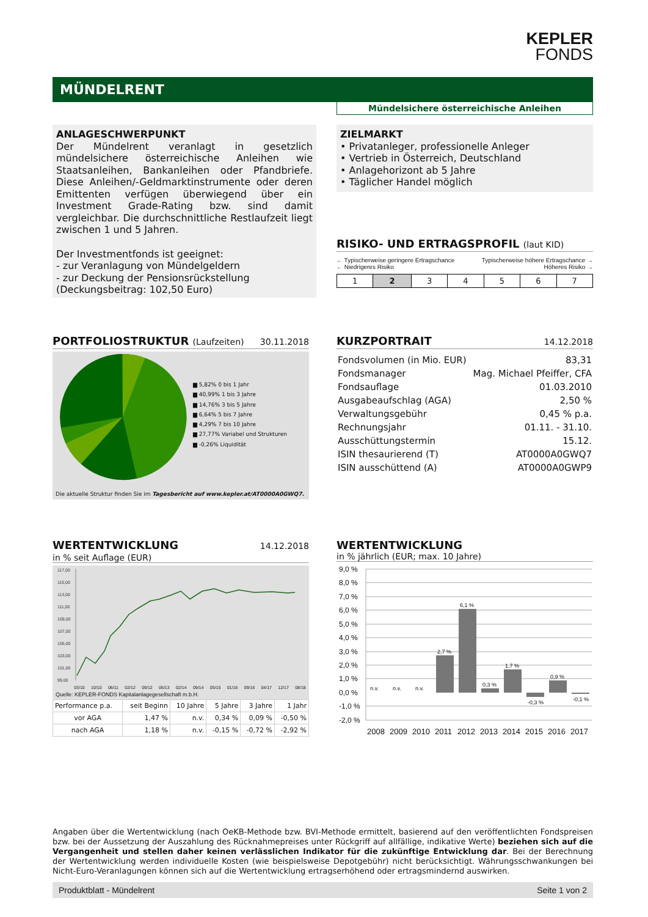KEPLER
FONDS
MÜNDELRENT
Mündelsichere österreichische Anleihen
ANLAGESCHWERPUNKT
Der Mündelrent veranlagt in gesetzlich mündelsichere österreichische Anleihen wie Staatsanleihen, Bankanleihen oder Pfandbriefe. Diese Anleihen/-Geldmarktinstrumente oder deren Emittenten verfügen überwiegend über ein Investment Grade-Rating bzw. sind damit vergleichbar. Die durchschnittliche Restlaufzeit liegt zwischen 1 und 5 Jahren.
Der Investmentfonds ist geeignet:
- zur Veranlagung von Mündelgeldern
- zur Deckung der Pensionsrückstellung
(Deckungsbeitrag: 102,50 Euro)
ZIELMARKT
• Privatanleger, professionelle Anleger
• Vertrieb in Österreich, Deutschland
• Anlagehorizont ab 5 Jahre
• Täglicher Handel möglich
RISIKO- UND ERTRAGSPROFIL (laut KID)
← Typischerweise geringere Ertragschance Typischerweise höhere Ertragschance →
← Niedrigeres Risiko Höheres Risiko →
| 1 | 2 | 3 | 4 | 5 | 6 | 7 |
PORTFOLIOSTRUKTUR (Laufzeiten) 30.11.2018
▆ 5,82% 0 bis 1 Jahr
▆ 40,99% 1 bis 3 Jahre
▆ 14,76% 3 bis 5 Jahre
▆ 6,64% 5 bis 7 Jahre
▆ 4,29% 7 bis 10 Jahre
▆ 27,77% Variabel und Strukturen
▆ -0,26% Liquidität
Die aktuelle Struktur finden Sie im Tagesbericht auf www.kepler.at/AT0000A0GWQ7.
KURZPORTRAIT
14.12.2018
| Fondsvolumen (in Mio. EUR) | 83,31 |
| Fondsmanager | Mag. Michael Pfeiffer, CFA |
| Fondsauflage | 01.03.2010 |
| Ausgabeaufschlag (AGA) | 2,50 % |
| Verwaltungsgebühr | 0,45 % p.a. |
| Rechnungsjahr | 01.11. - 31.10. |
| Ausschüttungstermin | 15.12. |
| ISIN thesaurierend (T) | AT0000A0GWQ7 |
| ISIN ausschüttend (A) | AT0000A0GWP9 |
WERTENTWICKLUNG
14.12.2018
in % seit Auflage (EUR)
117,00
115,00
113,00
111,00
109,00
107,00
105,00
103,00
101,00
99,00
03/10 10/10 06/11 02/12 09/12 06/13 02/14 09/14 05/15 01/16 09/16 04/17 12/17 08/18
Quelle: KEPLER-FONDS Kapitalanlagegesellschaft m.b.H.
| Performance p.a. | seit Beginn | 10 Jahre | 5 Jahre | 3 Jahre | 1 Jahr |
| --- | --- | --- | --- | --- | --- |
| vor AGA | 1,47 % | n.v. | 0,34 % | 0,09 % | -0,50 % |
| nach AGA | 1,18 % | n.v. | -0,15 % | -0,72 % | -2,92 % |
WERTENTWICKLUNG
in % jährlich (EUR; max. 10 Jahre)
9,0 %
8,0 %
7,0 %
6,0 %
5,0 %
4,0 %
3,0 %
2,0 %
1,0 %
0,0 %
-1,0 %
-2,0 %
n.v.
n.v.
n.v.
2,7 %
6,1 %
0,3 %
1,7 %
-0,3 %
0,9 %
-0,1 %
2008
2009
2010
2011
2012
2013
2014
2015
2016
2017
Angaben über die Wertentwicklung (nach OeKB-Methode bzw. BVI-Methode ermittelt, basierend auf den veröffentlichten Fondspreisen bzw. bei der Aussetzung der Auszahlung des Rücknahmepreises unter Rückgriff auf allfällige, indikative Werte) beziehen sich auf die Vergangenheit und stellen daher keinen verlässlichen Indikator für die zukünftige Entwicklung dar. Bei der Berechnung der Wertentwicklung werden individuelle Kosten (wie beispielsweise Depotgebühr) nicht berücksichtigt. Währungsschwankungen bei Nicht-Euro-Veranlagungen können sich auf die Wertentwicklung ertragserhöhend oder ertragsmindernd auswirken.
Produktblatt - Mündelrent Seite 1 von 2